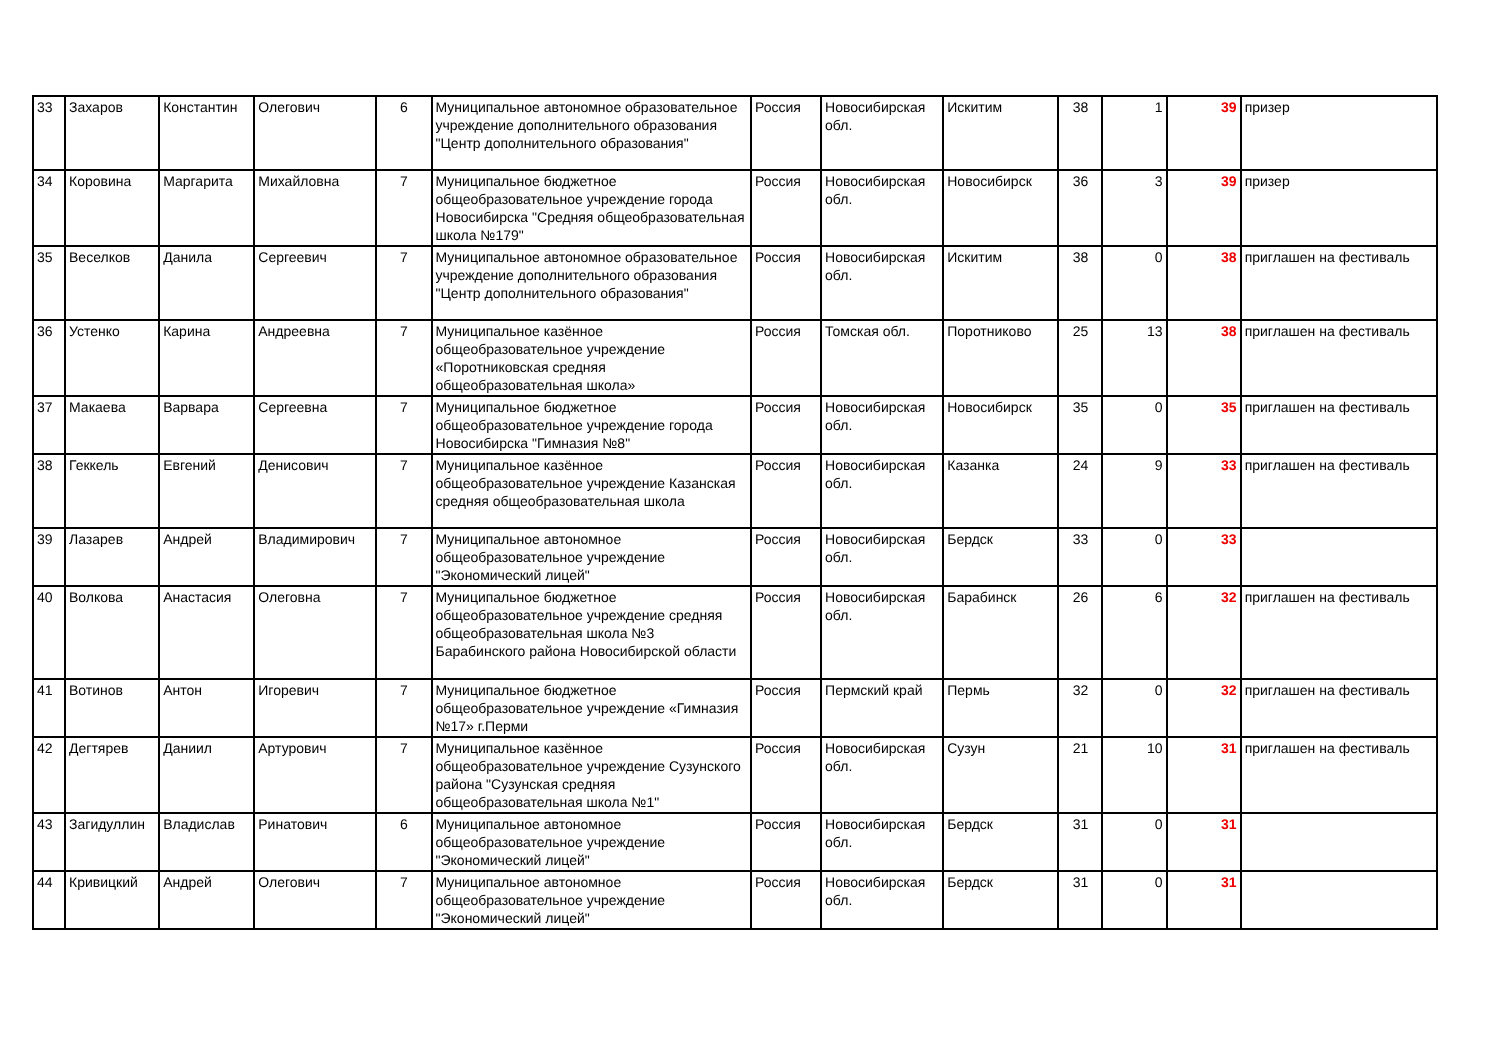| 33 | Захаров | Константин | Олегович | 6 | Муниципальное автономное образовательное учреждение дополнительного образования "Центр дополнительного образования" | Россия | Новосибирская обл. | Искитим | 38 | 1 | 39 | призер |
| 34 | Коровина | Маргарита | Михайловна | 7 | Муниципальное бюджетное общеобразовательное учреждение города Новосибирска "Средняя общеобразовательная школа №179" | Россия | Новосибирская обл. | Новосибирск | 36 | 3 | 39 | призер |
| 35 | Веселков | Данила | Сергеевич | 7 | Муниципальное автономное образовательное учреждение дополнительного образования "Центр дополнительного образования" | Россия | Новосибирская обл. | Искитим | 38 | 0 | 38 | приглашен на фестиваль |
| 36 | Устенко | Карина | Андреевна | 7 | Муниципальное казённое общеобразовательное учреждение «Поротниковская средняя общеобразовательная школа» | Россия | Томская обл. | Поротниково | 25 | 13 | 38 | приглашен на фестиваль |
| 37 | Макаева | Варвара | Сергеевна | 7 | Муниципальное бюджетное общеобразовательное учреждение города Новосибирска "Гимназия №8" | Россия | Новосибирская обл. | Новосибирск | 35 | 0 | 35 | приглашен на фестиваль |
| 38 | Геккель | Евгений | Денисович | 7 | Муниципальное казённое общеобразовательное учреждение Казанская средняя общеобразовательная школа | Россия | Новосибирская обл. | Казанка | 24 | 9 | 33 | приглашен на фестиваль |
| 39 | Лазарев | Андрей | Владимирович | 7 | Муниципальное автономное общеобразовательное учреждение "Экономический лицей" | Россия | Новосибирская обл. | Бердск | 33 | 0 | 33 | |
| 40 | Волкова | Анастасия | Олеговна | 7 | Муниципальное бюджетное общеобразовательное учреждение средняя общеобразовательная школа №3 Барабинского района Новосибирской области | Россия | Новосибирская обл. | Барабинск | 26 | 6 | 32 | приглашен на фестиваль |
| 41 | Вотинов | Антон | Игоревич | 7 | Муниципальное бюджетное общеобразовательное учреждение «Гимназия №17» г.Перми | Россия | Пермский край | Пермь | 32 | 0 | 32 | приглашен на фестиваль |
| 42 | Дегтярев | Даниил | Артурович | 7 | Муниципальное казённое общеобразовательное учреждение Сузунского района "Сузунская средняя общеобразовательная школа №1" | Россия | Новосибирская обл. | Сузун | 21 | 10 | 31 | приглашен на фестиваль |
| 43 | Загидуллин | Владислав | Ринатович | 6 | Муниципальное автономное общеобразовательное учреждение "Экономический лицей" | Россия | Новосибирская обл. | Бердск | 31 | 0 | 31 | |
| 44 | Кривицкий | Андрей | Олегович | 7 | Муниципальное автономное общеобразовательное учреждение "Экономический лицей" | Россия | Новосибирская обл. | Бердск | 31 | 0 | 31 | |